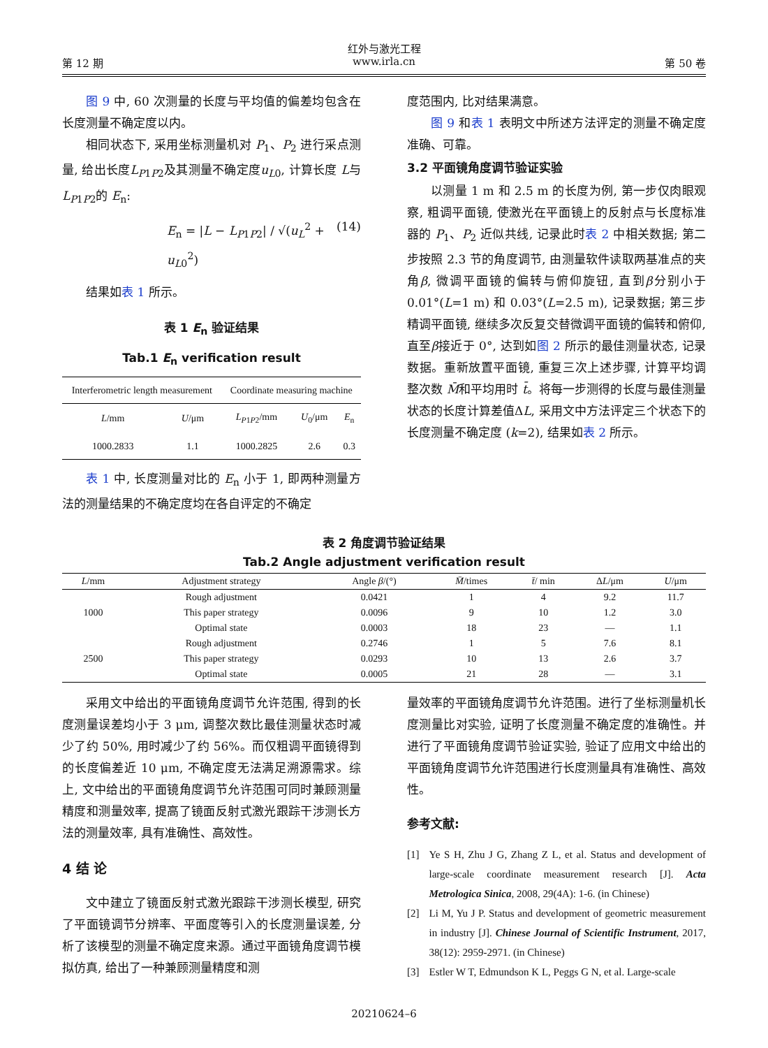红外与激光工程
第 12 期 www.irla.cn 第 50 卷
图 9 中, 60 次测量的长度与平均值的偏差均包含在长度测量不确定度以内。
相同状态下, 采用坐标测量机对 P<sub>1</sub>、P<sub>2</sub> 进行采点测量, 给出长度L<sub>P1P2</sub>及其测量不确定度u<sub>L0</sub>, 计算长度 L与L<sub>P1P2</sub>的 E<sub>n</sub>:
E<sub>n</sub> = |L − L<sub>P1P2</sub>| / √(u<sub>L</sub><sup>2</sup> + u<sub>L0</sub><sup>2</sup>) (14)
结果如表 1 所示。
表 1 E<sub>n</sub> 验证结果
Tab.1 E<sub>n</sub> verification result
| Interferometric length measurement | | Coordinate measuring machine | | |
| --- | --- | --- | --- | --- |
| L /mm | U /μm | L<sub>P1P2</sub>/mm | U<sub>0</sub>/μm | E<sub>n</sub> |
| 1000.2833 | 1.1 | 1000.2825 | 2.6 | 0.3 |
表 1 中, 长度测量对比的 E<sub>n</sub> 小于 1, 即两种测量方法的测量结果的不确定度均在各自评定的不确定
度范围内, 比对结果满意。
图 9 和表 1 表明文中所述方法评定的测量不确定度准确、可靠。
3.2 平面镜角度调节验证实验
以测量 1 m 和 2.5 m 的长度为例, 第一步仅肉眼观察, 粗调平面镜, 使激光在平面镜上的反射点与长度标准器的 P<sub>1</sub>、P<sub>2</sub> 近似共线, 记录此时表 2 中相关数据; 第二步按照 2.3 节的角度调节, 由测量软件读取两基准点的夹角β, 微调平面镜的偏转与俯仰旋钮, 直到β分别小于 0.01°(L=1 m) 和 0.03°(L=2.5 m), 记录数据; 第三步精调平面镜, 继续多次反复交替微调平面镜的偏转和俯仰, 直至β接近于 0°, 达到如图 2 所示的最佳测量状态, 记录数据。重新放置平面镜, 重复三次上述步骤, 计算平均调整次数 M̄和平均用时 t̄。将每一步测得的长度与最佳测量状态的长度计算差值ΔL, 采用文中方法评定三个状态下的长度测量不确定度 (k=2), 结果如表 2 所示。
表 2 角度调节验证结果
Tab.2 Angle adjustment verification result
| L /mm | Adjustment strategy | Angle β /(°) | M̄ /times | t̄ / min | Δ L /μm | U /μm |
| --- | --- | --- | --- | --- | --- | --- |
| 1000 | Rough adjustment | 0.0421 | 1 | 4 | 9.2 | 11.7 |
| | This paper strategy | 0.0096 | 9 | 10 | 1.2 | 3.0 |
| | Optimal state | 0.0003 | 18 | 23 | — | 1.1 |
| 2500 | Rough adjustment | 0.2746 | 1 | 5 | 7.6 | 8.1 |
| | This paper strategy | 0.0293 | 10 | 13 | 2.6 | 3.7 |
| | Optimal state | 0.0005 | 21 | 28 | — | 3.1 |
采用文中给出的平面镜角度调节允许范围, 得到的长度测量误差均小于 3 μm, 调整次数比最佳测量状态时减少了约 50%, 用时减少了约 56%。而仅粗调平面镜得到的长度偏差近 10 μm, 不确定度无法满足溯源需求。综上, 文中给出的平面镜角度调节允许范围可同时兼顾测量精度和测量效率, 提高了镜面反射式激光跟踪干涉测长方法的测量效率, 具有准确性、高效性。
4 结 论
文中建立了镜面反射式激光跟踪干涉测长模型, 研究了平面镜调节分辨率、平面度等引入的长度测量误差, 分析了该模型的测量不确定度来源。通过平面镜角度调节模拟仿真, 给出了一种兼顾测量精度和测
量效率的平面镜角度调节允许范围。进行了坐标测量机长度测量比对实验, 证明了长度测量不确定度的准确性。并进行了平面镜角度调节验证实验, 验证了应用文中给出的平面镜角度调节允许范围进行长度测量具有准确性、高效性。
参考文献:
[1] Ye S H, Zhu J G, Zhang Z L, et al. Status and development of large-scale coordinate measurement research [J]. Acta Metrologica Sinica, 2008, 29(4A): 1-6. (in Chinese)
[2] Li M, Yu J P. Status and development of geometric measurement in industry [J]. Chinese Journal of Scientific Instrument, 2017, 38(12): 2959-2971. (in Chinese)
[3] Estler W T, Edmundson K L, Peggs G N, et al. Large-scale
20210624–6